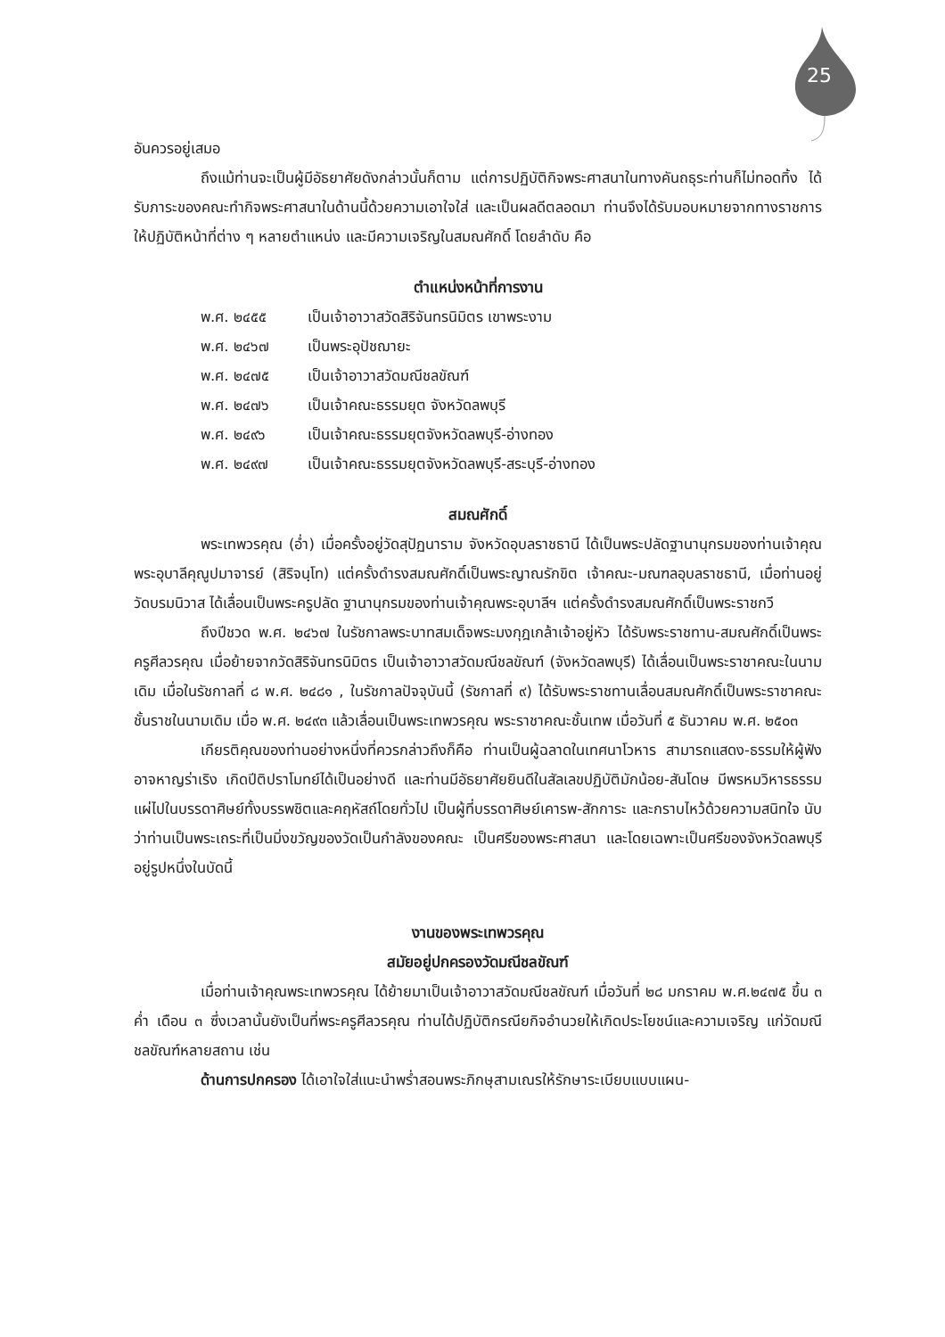25
อันควรอยู่เสมอ
ถึงแม้ท่านจะเป็นผู้มีอัธยาศัยดังกล่าวนั้นก็ตาม แต่การปฏิบัติกิจพระศาสนาในทางคันถธุระท่านก็ไม่ทอดทิ้ง ได้รับภาระของคณะทำกิจพระศาสนาในด้านนี้ด้วยความเอาใจใส่ และเป็นผลดีตลอดมา ท่านจึงได้รับมอบหมายจากทางราชการให้ปฏิบัติหน้าที่ต่าง ๆ หลายตำแหน่ง และมีความเจริญในสมณศักดิ์ โดยลำดับ คือ
ตำแหน่งหน้าที่การงาน
พ.ศ. ๒๔๕๕ เป็นเจ้าอาวาสวัดสิริจันทรนิมิตร เขาพระงาม
พ.ศ. ๒๔๖๗ เป็นพระอุปัชฌายะ
พ.ศ. ๒๔๗๕ เป็นเจ้าอาวาสวัดมณีชลขัณฑ์
พ.ศ. ๒๔๗๖ เป็นเจ้าคณะธรรมยุต จังหวัดลพบุรี
พ.ศ. ๒๔๙๖ เป็นเจ้าคณะธรรมยุตจังหวัดลพบุรี-อ่างทอง
พ.ศ. ๒๔๙๗ เป็นเจ้าคณะธรรมยุตจังหวัดลพบุรี-สระบุรี-อ่างทอง
สมณศักดิ์
พระเทพวรคุณ (อ่ำ) เมื่อครั้งอยู่วัดสุปัฏนาราม จังหวัดอุบลราชธานี ได้เป็นพระปลัดฐานานุกรมของท่านเจ้าคุณ พระอุบาลีคุณูปมาจารย์ (สิริจนฺโท) แต่ครั้งดำรงสมณศักดิ์เป็นพระญาณรักขิต เจ้าคณะ-มณฑลอุบลราชธานี, เมื่อท่านอยู่วัดบรมนิวาส ได้เลื่อนเป็นพระครูปลัด ฐานานุกรมของท่านเจ้าคุณพระอุบาลีฯ แต่ครั้งดำรงสมณศักดิ์เป็นพระราชกวี
ถึงปีชวด พ.ศ. ๒๔๖๗ ในรัชกาลพระบาทสมเด็จพระมงกุฎเกล้าเจ้าอยู่หัว ได้รับพระราชทาน-สมณศักดิ์เป็นพระครูศีลวรคุณ เมื่อย้ายจากวัดสิริจันทรนิมิตร เป็นเจ้าอาวาสวัดมณีชลขัณฑ์ (จังหวัดลพบุรี) ได้เลื่อนเป็นพระราชาคณะในนามเดิม เมื่อในรัชกาลที่ ๘ พ.ศ. ๒๔๘๑ , ในรัชกาลปัจจุบันนี้ (รัชกาลที่ ๙) ได้รับพระราชทานเลื่อนสมณศักดิ์เป็นพระราชาคณะชั้นราชในนามเดิม เมื่อ พ.ศ. ๒๔๙๓ แล้วเลื่อนเป็นพระเทพวรคุณ พระราชาคณะชั้นเทพ เมื่อวันที่ ๕ ธันวาคม พ.ศ. ๒๕๐๓
เกียรติคุณของท่านอย่างหนึ่งที่ควรกล่าวถึงก็คือ ท่านเป็นผู้ฉลาดในเทศนาโวหาร สามารถแสดง-ธรรมให้ผู้ฟังอาจหาญร่าเริง เกิดปีติปราโมทย์ได้เป็นอย่างดี และท่านมีอัธยาศัยยินดีในสัลเลขปฏิบัติมักน้อย-สันโดษ มีพรหมวิหารธรรมแผ่ไปในบรรดาศิษย์ทั้งบรรพชิตและคฤหัสถ์โดยทั่วไป เป็นผู้ที่บรรดาศิษย์เคารพ-สักการะ และกราบไหว้ด้วยความสนิทใจ นับว่าท่านเป็นพระเถระที่เป็นมิ่งขวัญของวัดเป็นกำลังของคณะ เป็นศรีของพระศาสนา และโดยเฉพาะเป็นศรีของจังหวัดลพบุรี อยู่รูปหนึ่งในบัดนี้
งานของพระเทพวรคุณ
สมัยอยู่ปกครองวัดมณีชลขัณฑ์
เมื่อท่านเจ้าคุณพระเทพวรคุณ ได้ย้ายมาเป็นเจ้าอาวาสวัดมณีชลขัณฑ์ เมื่อวันที่ ๒๘ มกราคม พ.ศ.๒๔๗๕ ขึ้น ๓ ค่ำ เดือน ๓ ซึ่งเวลานั้นยังเป็นที่พระครูศีลวรคุณ ท่านได้ปฏิบัติกรณียกิจอำนวยให้เกิดประโยชน์และความเจริญ แก่วัดมณีชลขัณฑ์หลายสถาน เช่น
ด้านการปกครอง ได้เอาใจใส่แนะนำพร่ำสอนพระภิกษุสามเณรให้รักษาระเบียบแบบแผน-